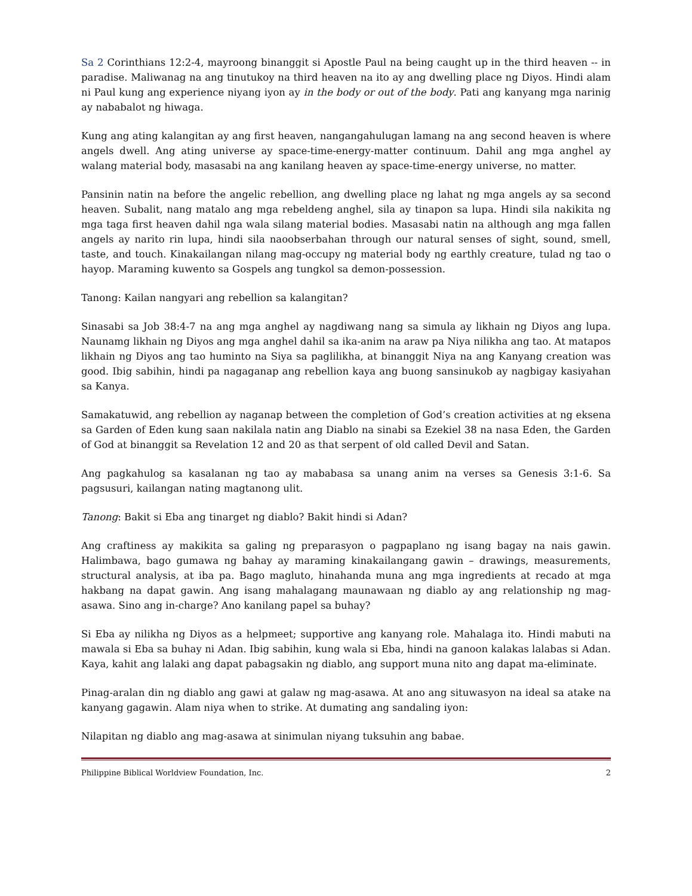Sa 2 Corinthians 12:2-4, mayroong binanggit si Apostle Paul na being caught up in the third heaven -- in paradise. Maliwanag na ang tinutukoy na third heaven na ito ay ang dwelling place ng Diyos. Hindi alam ni Paul kung ang experience niyang iyon ay in the body or out of the body. Pati ang kanyang mga narinig ay nababalot ng hiwaga.
Kung ang ating kalangitan ay ang first heaven, nangangahulugan lamang na ang second heaven is where angels dwell. Ang ating universe ay space-time-energy-matter continuum. Dahil ang mga anghel ay walang material body, masasabi na ang kanilang heaven ay space-time-energy universe, no matter.
Pansinin natin na before the angelic rebellion, ang dwelling place ng lahat ng mga angels ay sa second heaven. Subalit, nang matalo ang mga rebeldeng anghel, sila ay tinapon sa lupa. Hindi sila nakikita ng mga taga first heaven dahil nga wala silang material bodies. Masasabi natin na although ang mga fallen angels ay narito rin lupa, hindi sila naoobserbahan through our natural senses of sight, sound, smell, taste, and touch. Kinakailangan nilang mag-occupy ng material body ng earthly creature, tulad ng tao o hayop. Maraming kuwento sa Gospels ang tungkol sa demon-possession.
Tanong: Kailan nangyari ang rebellion sa kalangitan?
Sinasabi sa Job 38:4-7 na ang mga anghel ay nagdiwang nang sa simula ay likhain ng Diyos ang lupa. Naunamg likhain ng Diyos ang mga anghel dahil sa ika-anim na araw pa Niya nilikha ang tao. At matapos likhain ng Diyos ang tao huminto na Siya sa paglilikha, at binanggit Niya na ang Kanyang creation was good. Ibig sabihin, hindi pa nagaganap ang rebellion kaya ang buong sansinukob ay nagbigay kasiyahan sa Kanya.
Samakatuwid, ang rebellion ay naganap between the completion of God’s creation activities at ng eksena sa Garden of Eden kung saan nakilala natin ang Diablo na sinabi sa Ezekiel 38 na nasa Eden, the Garden of God at binanggit sa Revelation 12 and 20 as that serpent of old called Devil and Satan.
Ang pagkahulog sa kasalanan ng tao ay mababasa sa unang anim na verses sa Genesis 3:1-6. Sa pagsusuri, kailangan nating magtanong ulit.
Tanong: Bakit si Eba ang tinarget ng diablo? Bakit hindi si Adan?
Ang craftiness ay makikita sa galing ng preparasyon o pagpaplano ng isang bagay na nais gawin. Halimbawa, bago gumawa ng bahay ay maraming kinakailangang gawin – drawings, measurements, structural analysis, at iba pa. Bago magluto, hinahanda muna ang mga ingredients at recado at mga hakbang na dapat gawin. Ang isang mahalagang maunawaan ng diablo ay ang relationship ng mag-asawa. Sino ang in-charge? Ano kanilang papel sa buhay?
Si Eba ay nilikha ng Diyos as a helpmeet; supportive ang kanyang role. Mahalaga ito. Hindi mabuti na mawala si Eba sa buhay ni Adan. Ibig sabihin, kung wala si Eba, hindi na ganoon kalakas lalabas si Adan. Kaya, kahit ang lalaki ang dapat pabagsakin ng diablo, ang support muna nito ang dapat ma-eliminate.
Pinag-aralan din ng diablo ang gawi at galaw ng mag-asawa. At ano ang situwasyon na ideal sa atake na kanyang gagawin. Alam niya when to strike. At dumating ang sandaling iyon:
Nilapitan ng diablo ang mag-asawa at sinimulan niyang tuksuhin ang babae.
Philippine Biblical Worldview Foundation, Inc. 2